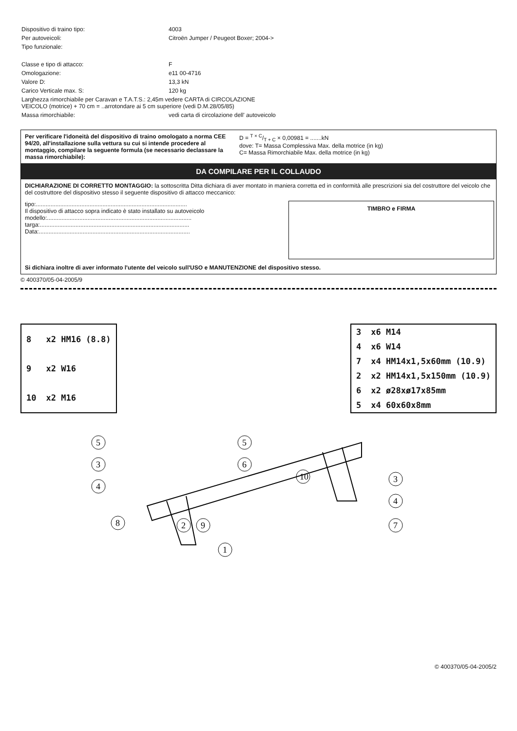| Dispositivo di traino tipo: | 4003 |
| Per autoveicoli: | Citroën Jumper / Peugeot Boxer; 2004-> |
| Tipo funzionale: | |
| Classe e tipo di attacco: | F |
| Omologazione: | e11 00-4716 |
| Valore D: | 13,3 kN |
| Carico Verticale max. S: | 120 kg |
| Larghezza rimorchiabile per Caravan e T.A.T.S.: 2,45m vedere CARTA di CIRCOLAZIONE VEICOLO (motrice) + 70 cm = ..arrotondare ai 5 cm superiore (vedi D.M.28/05/85) | |
| Massa rimorchiabile: | vedi carta di circolazione dell' autoveicolo |
Per verificare l'idoneità del dispositivo di traino omologato a norma CEE 94/20, all'installazione sulla vettura su cui si intende procedere al montaggio, compilare la seguente formula (se necessario declassare la massa rimorchiabile):
D = T × C/T + C × 0,00981 = .......kN
dove: T= Massa Complessiva Max. della motrice (in kg)
C= Massa Rimorchiabile Max. della motrice (in kg)
DA COMPILARE PER IL COLLAUDO
DICHIARAZIONE DI CORRETTO MONTAGGIO: la sottoscritta Ditta dichiara di aver montato in maniera corretta ed in conformità alle prescrizioni sia del costruttore del veicolo che del costruttore del dispositivo stesso il seguente dispositivo di attacco meccanico:
tipo:.............................................................................................
Il dispositivo di attacco sopra indicato è stato installato su autoveicolo
modello:.........................................................................................
targa:............................................................................................
Data:.............................................................................................
TIMBRO e FIRMA
Si dichiara inoltre di aver informato l'utente del veicolo sull'USO e MANUTENZIONE del dispositivo stesso.
© 400370/05-04-2005/9
| 8 | x2 HM16 (8.8) |
| 9 | x2 W16 |
| 10 | x2 M16 |
| 3 | x6 M14 |
| 4 | x6 W14 |
| 7 | x4 HM14x1,5x60mm (10.9) |
| 2 | x2 HM14x1,5x150mm (10.9) |
| 6 | x2 ø28xø17x85mm |
| 5 | x4 60x60x8mm |
5
6
10
1
3
4
7
5
3
4
8
2
9
© 400370/05-04-2005/2